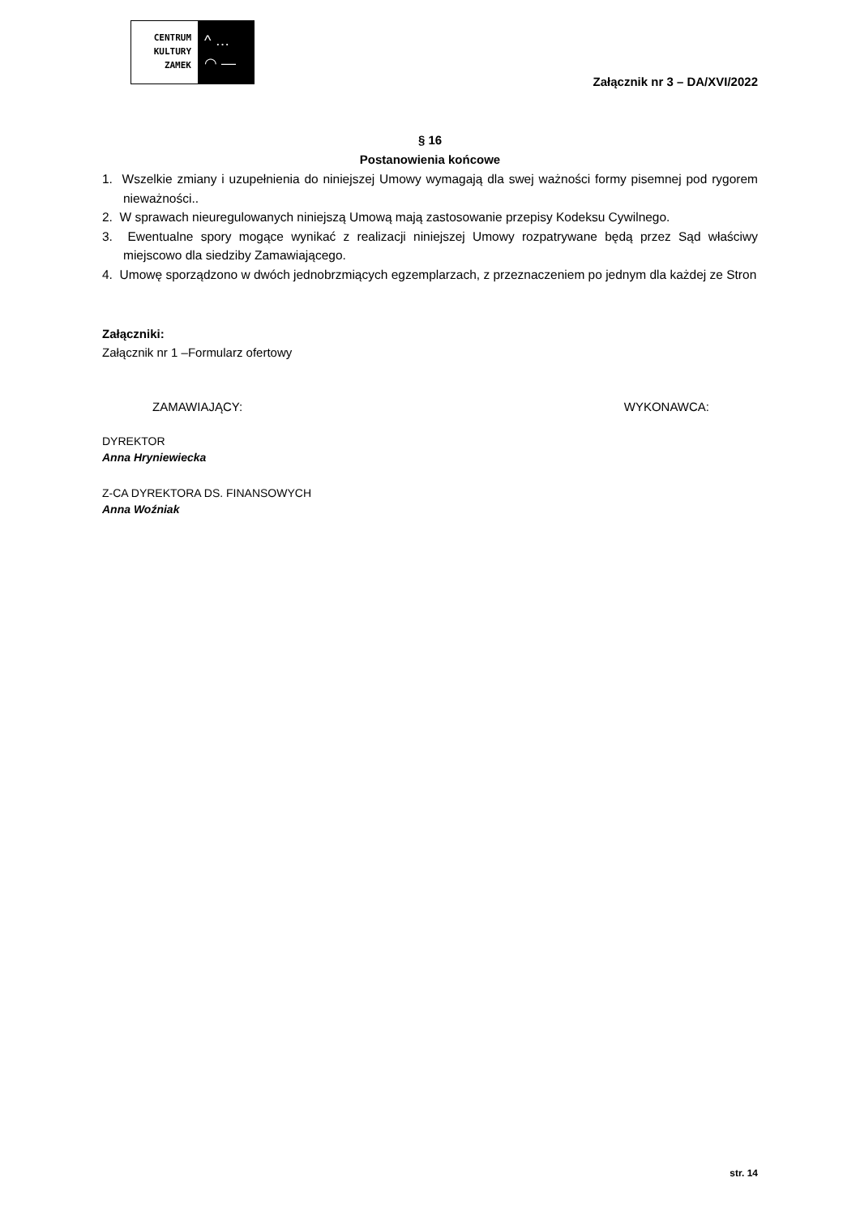CENTRUM
KULTURY
ZAMEK
^ …
◠ —
Załącznik nr 3 – DA/XVI/2022
§ 16
Postanowienia końcowe
1. Wszelkie zmiany i uzupełnienia do niniejszej Umowy wymagają dla swej ważności formy pisemnej pod rygorem nieważności..
2. W sprawach nieuregulowanych niniejszą Umową mają zastosowanie przepisy Kodeksu Cywilnego.
3. Ewentualne spory mogące wynikać z realizacji niniejszej Umowy rozpatrywane będą przez Sąd właściwy miejscowo dla siedziby Zamawiającego.
4. Umowę sporządzono w dwóch jednobrzmiących egzemplarzach, z przeznaczeniem po jednym dla każdej ze Stron
Załączniki:
Załącznik nr 1 –Formularz ofertowy
ZAMAWIAJĄCY: WYKONAWCA:
DYREKTOR
Anna Hryniewiecka
Z-CA DYREKTORA DS. FINANSOWYCH
Anna Woźniak
str. 14